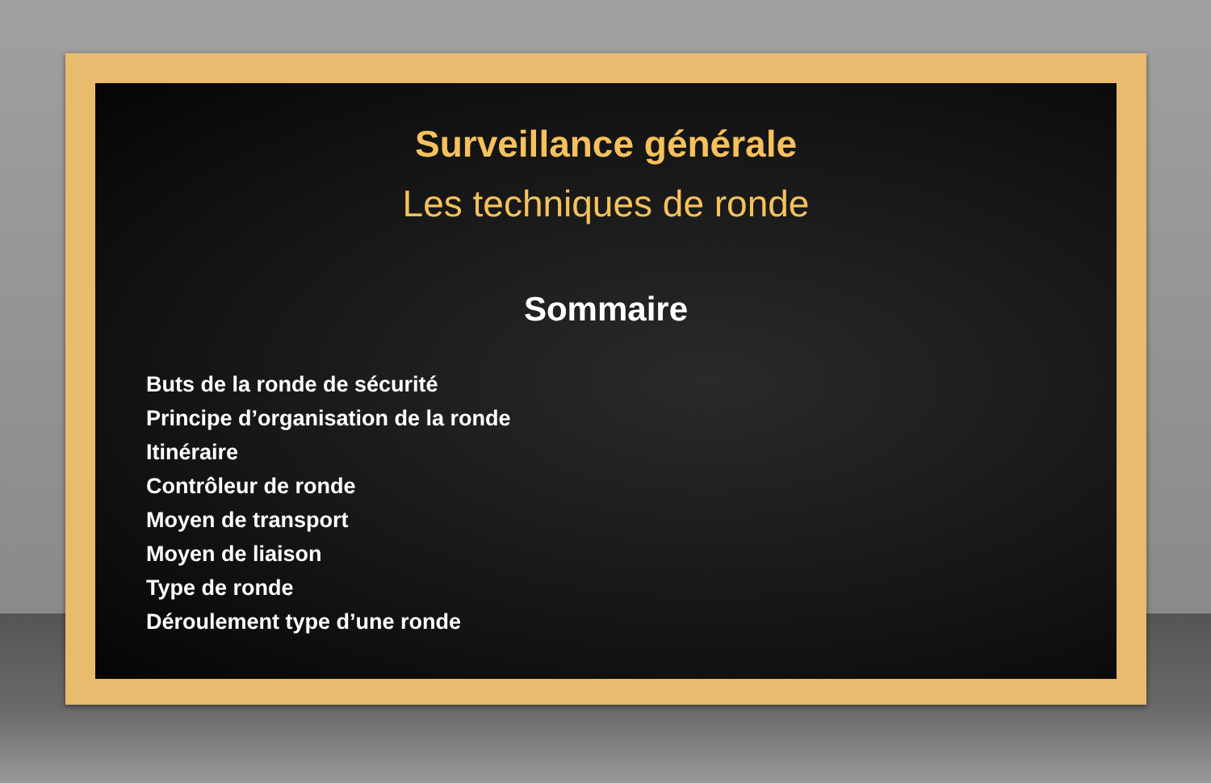Surveillance générale
Les techniques de ronde
Sommaire
Buts de la ronde de sécurité
Principe d’organisation de la ronde
Itinéraire
Contrôleur de ronde
Moyen de transport
Moyen de liaison
Type de ronde
Déroulement type d’une ronde